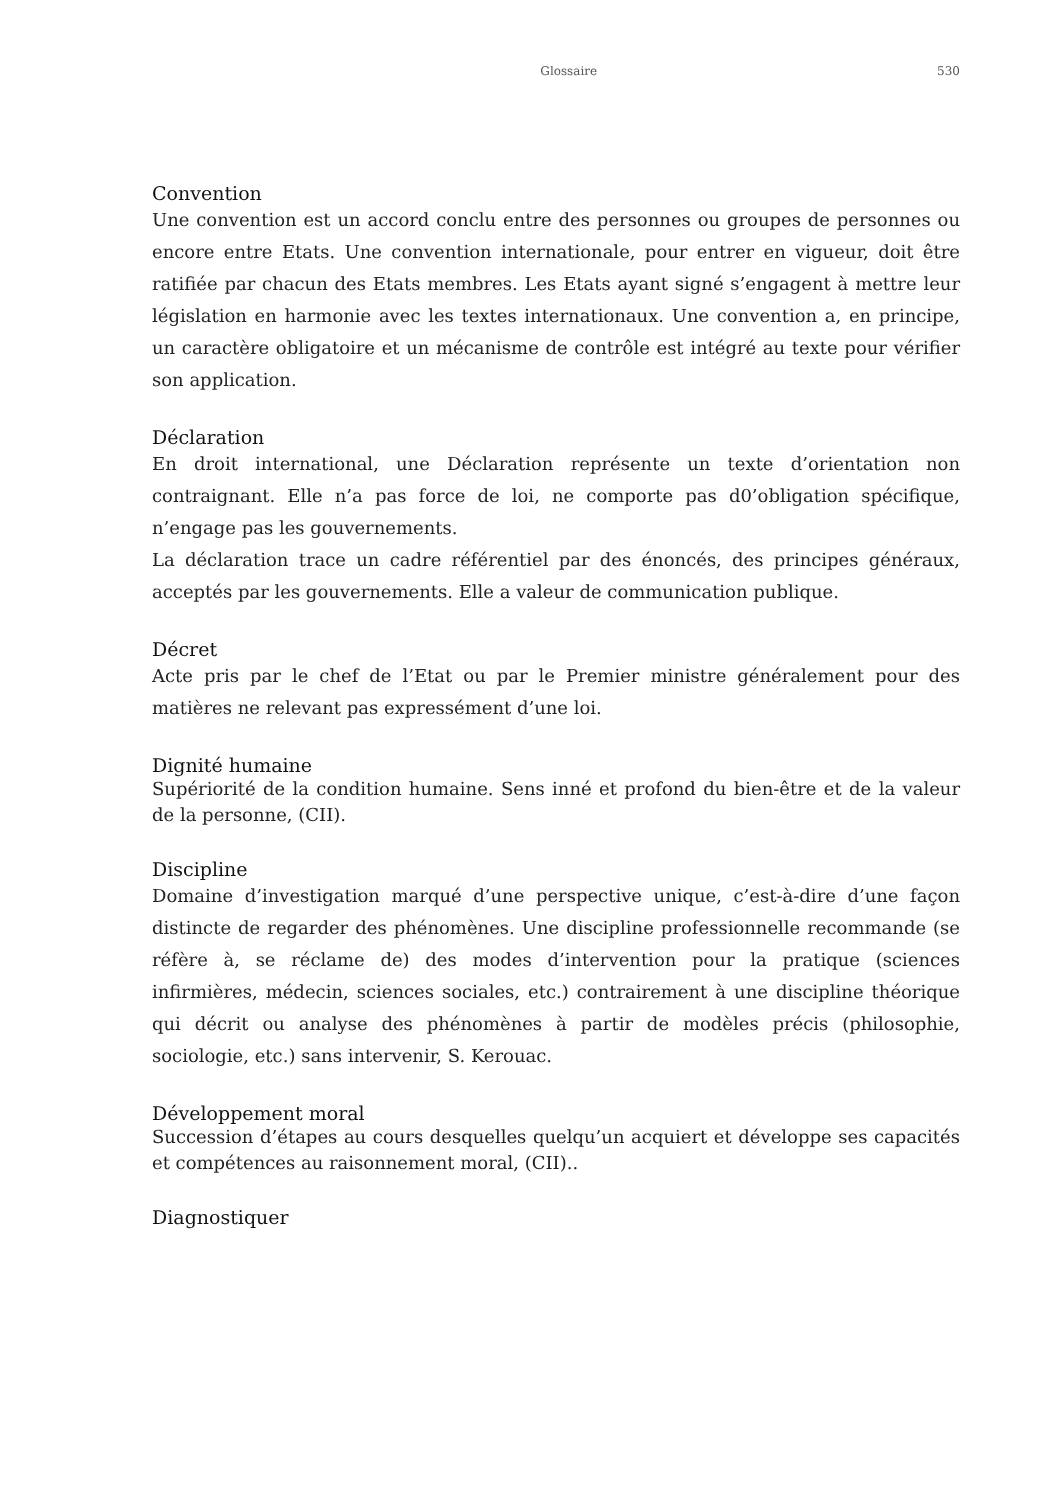Glossaire 530
Convention
Une convention est un accord conclu entre des personnes ou groupes de personnes ou encore entre Etats. Une convention internationale, pour entrer en vigueur, doit être ratifiée par chacun des Etats membres. Les Etats ayant signé s’engagent à mettre leur législation en harmonie avec les textes internationaux. Une convention a, en principe, un caractère obligatoire et un mécanisme de contrôle est intégré au texte pour vérifier son application.
Déclaration
En droit international, une Déclaration représente un texte d’orientation non contraignant. Elle n’a pas force de loi, ne comporte pas d0’obligation spécifique, n’engage pas les gouvernements.
La déclaration trace un cadre référentiel par des énoncés, des principes généraux, acceptés par les gouvernements. Elle a valeur de communication publique.
Décret
Acte pris par le chef de l’Etat ou par le Premier ministre généralement pour des matières ne relevant pas expressément d’une loi.
Dignité humaine
Supériorité de la condition humaine. Sens inné et profond du bien-être et de la valeur de la personne, (CII).
Discipline
Domaine d’investigation marqué d’une perspective unique, c’est-à-dire d’une façon distincte de regarder des phénomènes. Une discipline professionnelle recommande (se réfère à, se réclame de) des modes d’intervention pour la pratique (sciences infirmières, médecin, sciences sociales, etc.) contrairement à une discipline théorique qui décrit ou analyse des phénomènes à partir de modèles précis (philosophie, sociologie, etc.) sans intervenir, S. Kerouac.
Développement moral
Succession d’étapes au cours desquelles quelqu’un acquiert et développe ses capacités et compétences au raisonnement moral, (CII)..
Diagnostiquer